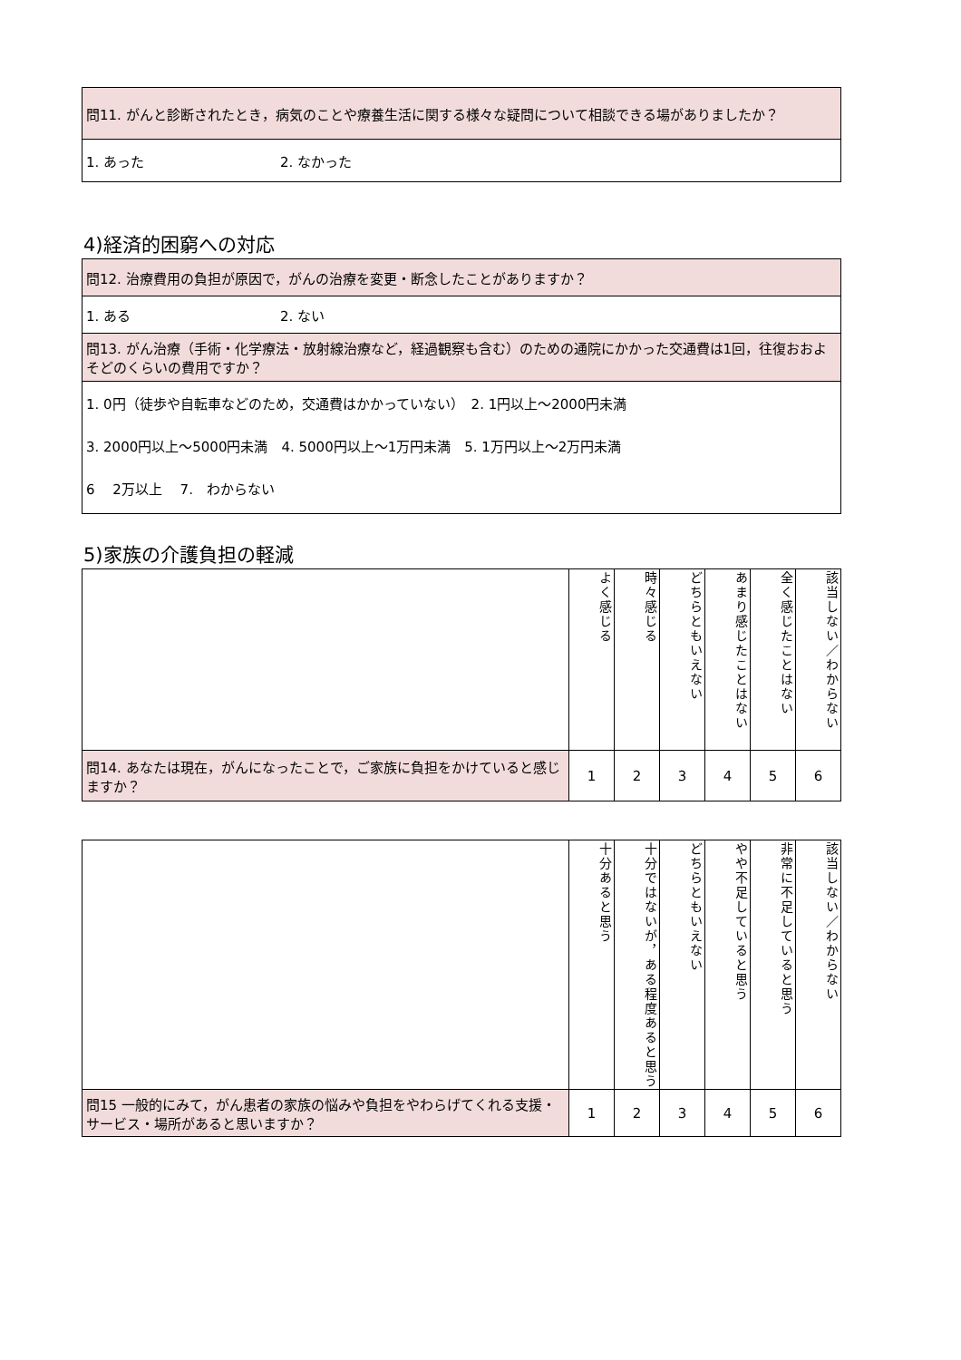| 問11. がんと診断されたとき，病気のことや療養生活に関する様々な疑問について相談できる場がありましたか？ |
| 1. あった 2. なかった |
4)経済的困窮への対応
| 問12. 治療費用の負担が原因で，がんの治療を変更・断念したことがありますか？ |
| 1. ある 2. ない |
| 問13. がん治療（手術・化学療法・放射線治療など，経過観察も含む）のための通院にかかった交通費は1回，往復おおよそどのくらいの費用ですか？ |
| 1. 0円（徒歩や自転車などのため，交通費はかかっていない） 2. 1円以上～2000円未満 3. 2000円以上～5000円未満 4. 5000円以上～1万円未満 5. 1万円以上～2万円未満 6 2万以上 7. わからない |
5)家族の介護負担の軽減
| | よく感じる | 時々感じる | どちらともいえない | あまり感じたことはない | 全く感じたことはない | 該当しない／わからない |
| 問14. あなたは現在，がんになったことで，ご家族に負担をかけていると感じますか？ | 1 | 2 | 3 | 4 | 5 | 6 |
| | 十分あると思う | 十分ではないが，ある程度あると思う | どちらともいえない | やや不足していると思う | 非常に不足していると思う | 該当しない／わからない |
| 問15 一般的にみて，がん患者の家族の悩みや負担をやわらげてくれる支援・サービス・場所があると思いますか？ | 1 | 2 | 3 | 4 | 5 | 6 |